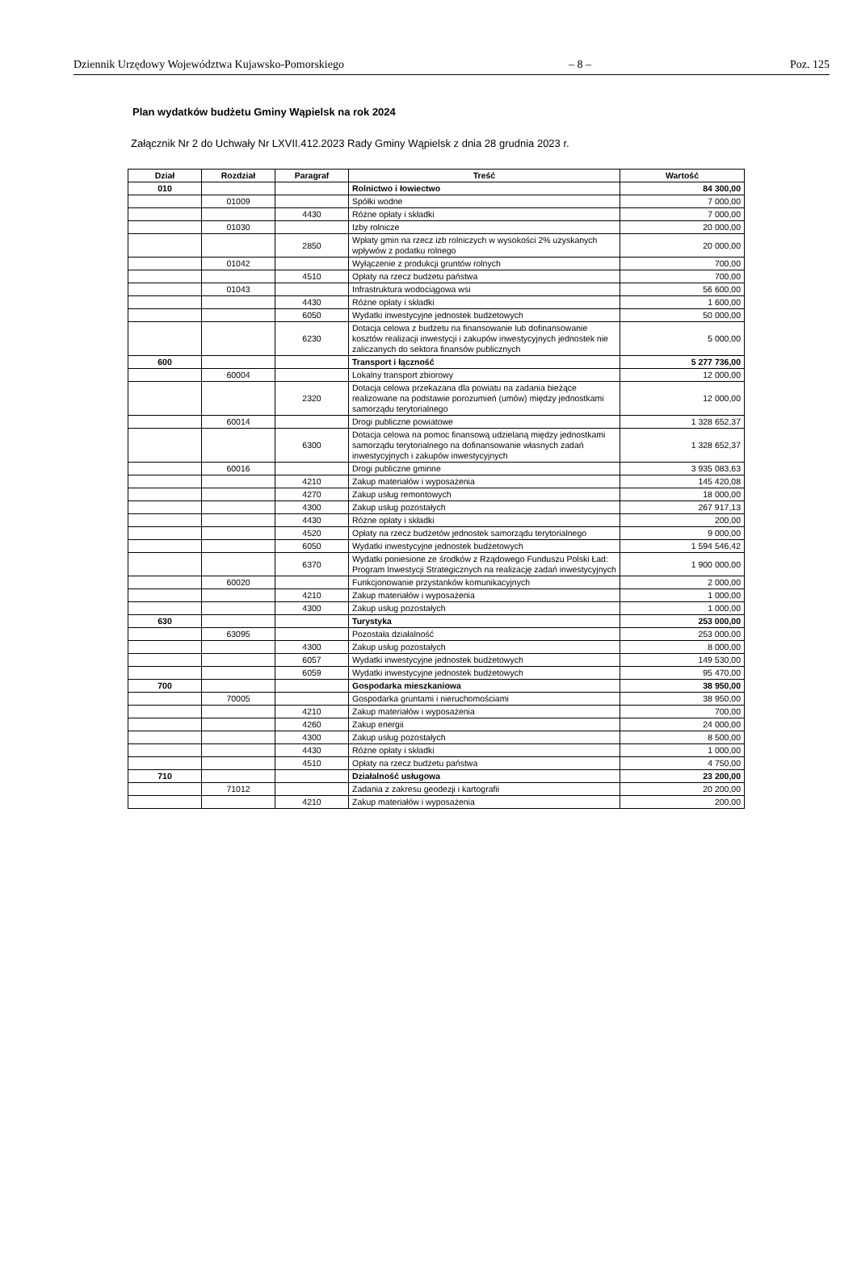Dziennik Urzędowy Województwa Kujawsko-Pomorskiego – 8 – Poz. 125
Plan wydatków budżetu Gminy Wąpielsk na rok 2024
Załącznik Nr 2 do Uchwały Nr LXVII.412.2023 Rady Gminy Wąpielsk z dnia 28 grudnia 2023 r.
| Dział | Rozdział | Paragraf | Treść | Wartość |
| --- | --- | --- | --- | --- |
| 010 | | | Rolnictwo i łowiectwo | 84 300,00 |
| | 01009 | | Spółki wodne | 7 000,00 |
| | | 4430 | Różne opłaty i składki | 7 000,00 |
| | 01030 | | Izby rolnicze | 20 000,00 |
| | | 2850 | Wpłaty gmin na rzecz izb rolniczych w wysokości 2% uzyskanych wpływów z podatku rolnego | 20 000,00 |
| | 01042 | | Wyłączenie z produkcji gruntów rolnych | 700,00 |
| | | 4510 | Opłaty na rzecz budżetu państwa | 700,00 |
| | 01043 | | Infrastruktura wodociągowa wsi | 56 600,00 |
| | | 4430 | Różne opłaty i składki | 1 600,00 |
| | | 6050 | Wydatki inwestycyjne jednostek budżetowych | 50 000,00 |
| | | 6230 | Dotacja celowa z budżetu na finansowanie lub dofinansowanie kosztów realizacji inwestycji i zakupów inwestycyjnych jednostek nie zaliczanych do sektora finansów publicznych | 5 000,00 |
| 600 | | | Transport i łączność | 5 277 736,00 |
| | 60004 | | Lokalny transport zbiorowy | 12 000,00 |
| | | 2320 | Dotacja celowa przekazana dla powiatu na zadania bieżące realizowane na podstawie porozumień (umów) między jednostkami samorządu terytorialnego | 12 000,00 |
| | 60014 | | Drogi publiczne powiatowe | 1 328 652,37 |
| | | 6300 | Dotacja celowa na pomoc finansową udzielaną między jednostkami samorządu terytorialnego na dofinansowanie własnych zadań inwestycyjnych i zakupów inwestycyjnych | 1 328 652,37 |
| | 60016 | | Drogi publiczne gminne | 3 935 083,63 |
| | | 4210 | Zakup materiałów i wyposażenia | 145 420,08 |
| | | 4270 | Zakup usług remontowych | 18 000,00 |
| | | 4300 | Zakup usług pozostałych | 267 917,13 |
| | | 4430 | Różne opłaty i składki | 200,00 |
| | | 4520 | Opłaty na rzecz budżetów jednostek samorządu terytorialnego | 9 000,00 |
| | | 6050 | Wydatki inwestycyjne jednostek budżetowych | 1 594 546,42 |
| | | 6370 | Wydatki poniesione ze środków z Rządowego Funduszu Polski Ład: Program Inwestycji Strategicznych na realizację zadań inwestycyjnych | 1 900 000,00 |
| | 60020 | | Funkcjonowanie przystanków komunikacyjnych | 2 000,00 |
| | | 4210 | Zakup materiałów i wyposażenia | 1 000,00 |
| | | 4300 | Zakup usług pozostałych | 1 000,00 |
| 630 | | | Turystyka | 253 000,00 |
| | 63095 | | Pozostała działalność | 253 000,00 |
| | | 4300 | Zakup usług pozostałych | 8 000,00 |
| | | 6057 | Wydatki inwestycyjne jednostek budżetowych | 149 530,00 |
| | | 6059 | Wydatki inwestycyjne jednostek budżetowych | 95 470,00 |
| 700 | | | Gospodarka mieszkaniowa | 38 950,00 |
| | 70005 | | Gospodarka gruntami i nieruchomościami | 38 950,00 |
| | | 4210 | Zakup materiałów i wyposażenia | 700,00 |
| | | 4260 | Zakup energii | 24 000,00 |
| | | 4300 | Zakup usług pozostałych | 8 500,00 |
| | | 4430 | Różne opłaty i składki | 1 000,00 |
| | | 4510 | Opłaty na rzecz budżetu państwa | 4 750,00 |
| 710 | | | Działalność usługowa | 23 200,00 |
| | 71012 | | Zadania z zakresu geodezji i kartografii | 20 200,00 |
| | | 4210 | Zakup materiałów i wyposażenia | 200,00 |